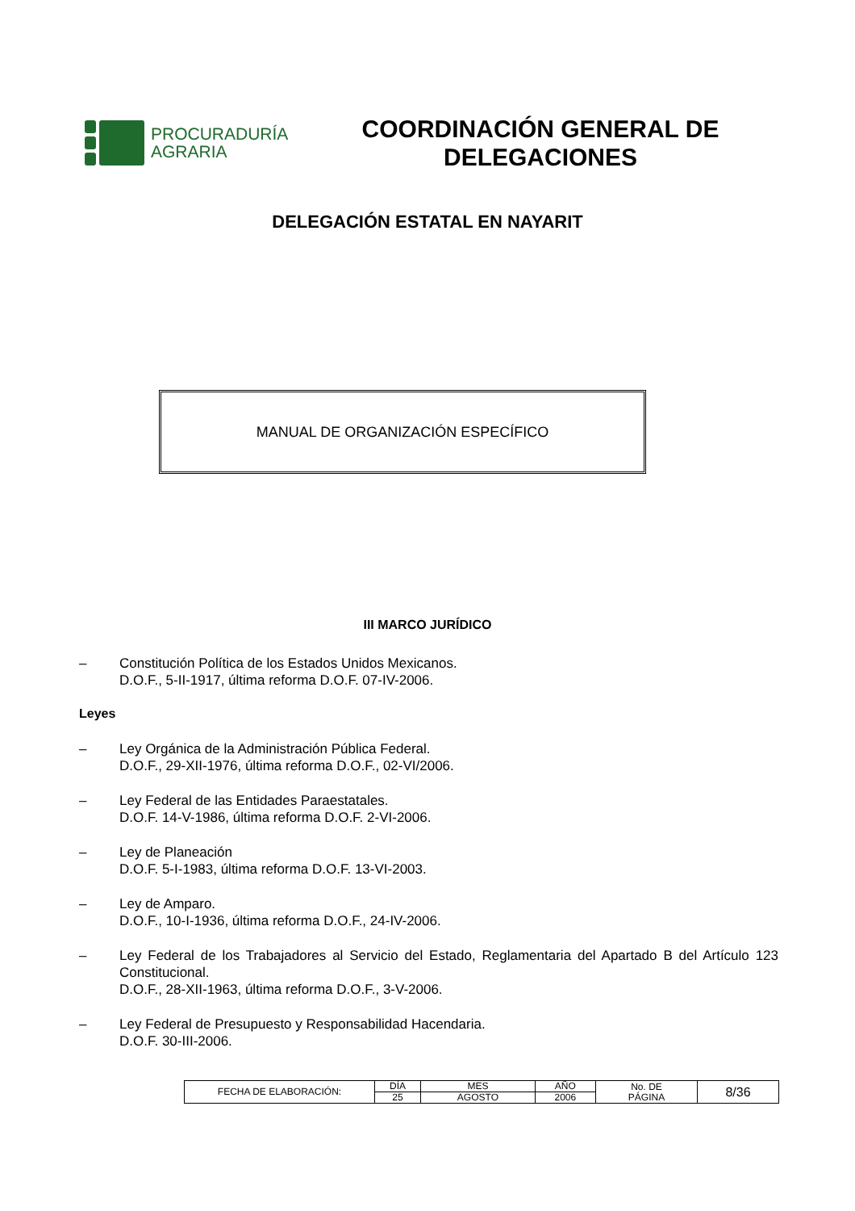PROCURADURÍA
AGRARIA
COORDINACIÓN GENERAL DE DELEGACIONES
DELEGACIÓN ESTATAL EN NAYARIT
MANUAL DE ORGANIZACIÓN ESPECÍFICO
III MARCO JURÍDICO
– Constitución Política de los Estados Unidos Mexicanos.
D.O.F., 5-II-1917, última reforma D.O.F. 07-IV-2006.
Leyes
– Ley Orgánica de la Administración Pública Federal.
D.O.F., 29-XII-1976, última reforma D.O.F., 02-VI/2006.
– Ley Federal de las Entidades Paraestatales.
D.O.F. 14-V-1986, última reforma D.O.F. 2-VI-2006.
– Ley de Planeación
D.O.F. 5-I-1983, última reforma D.O.F. 13-VI-2003.
– Ley de Amparo.
D.O.F., 10-I-1936, última reforma D.O.F., 24-IV-2006.
– Ley Federal de los Trabajadores al Servicio del Estado, Reglamentaria del Apartado B del Artículo 123 Constitucional.
D.O.F., 28-XII-1963, última reforma D.O.F., 3-V-2006.
– Ley Federal de Presupuesto y Responsabilidad Hacendaria.
D.O.F. 30-III-2006.
| FECHA DE ELABORACIÓN: | DÍA | MES | AÑO | No. DE PÁGINA | 8/36 |
| | 25 | AGOSTO | 2006 | | |